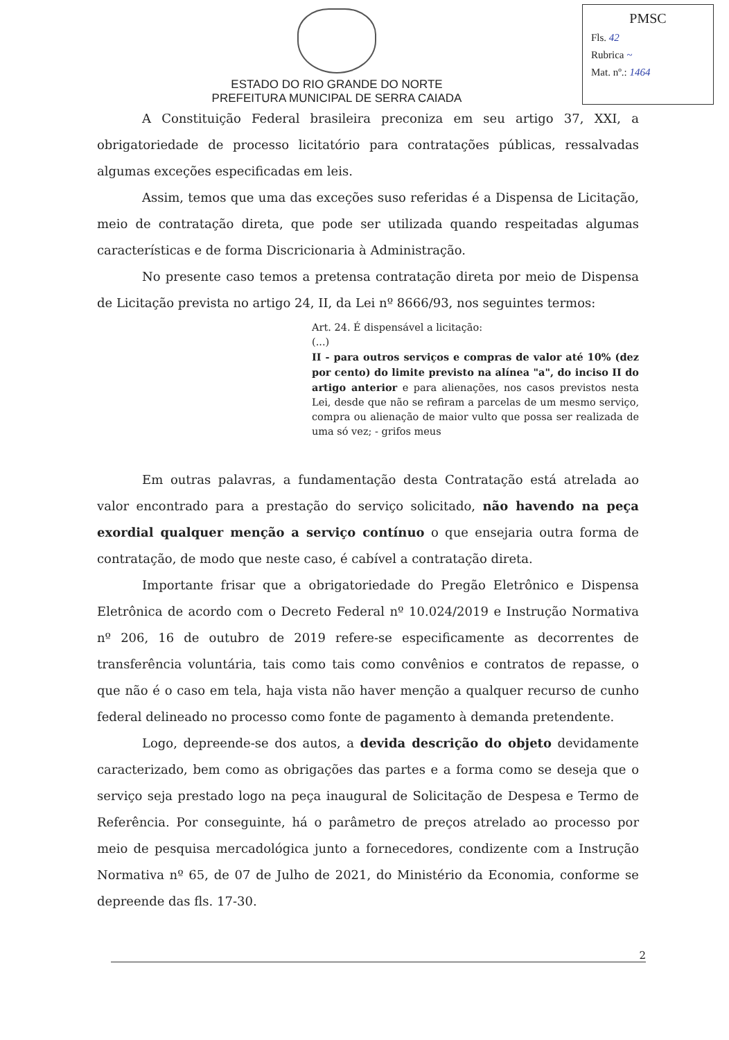PMSC
Fls. 42
Rubrica ~
Mat. nº.: 1464
ESTADO DO RIO GRANDE DO NORTE
PREFEITURA MUNICIPAL DE SERRA CAIADA
A Constituição Federal brasileira preconiza em seu artigo 37, XXI, a obrigatoriedade de processo licitatório para contratações públicas, ressalvadas algumas exceções especificadas em leis.
Assim, temos que uma das exceções suso referidas é a Dispensa de Licitação, meio de contratação direta, que pode ser utilizada quando respeitadas algumas características e de forma Discricionaria à Administração.
No presente caso temos a pretensa contratação direta por meio de Dispensa de Licitação prevista no artigo 24, II, da Lei nº 8666/93, nos seguintes termos:
Art. 24. É dispensável a licitação:
(...)
II - para outros serviços e compras de valor até 10% (dez por cento) do limite previsto na alínea "a", do inciso II do artigo anterior e para alienações, nos casos previstos nesta Lei, desde que não se refiram a parcelas de um mesmo serviço, compra ou alienação de maior vulto que possa ser realizada de uma só vez; - grifos meus
Em outras palavras, a fundamentação desta Contratação está atrelada ao valor encontrado para a prestação do serviço solicitado, não havendo na peça exordial qualquer menção a serviço contínuo o que ensejaria outra forma de contratação, de modo que neste caso, é cabível a contratação direta.
Importante frisar que a obrigatoriedade do Pregão Eletrônico e Dispensa Eletrônica de acordo com o Decreto Federal nº 10.024/2019 e Instrução Normativa nº 206, 16 de outubro de 2019 refere-se especificamente as decorrentes de transferência voluntária, tais como tais como convênios e contratos de repasse, o que não é o caso em tela, haja vista não haver menção a qualquer recurso de cunho federal delineado no processo como fonte de pagamento à demanda pretendente.
Logo, depreende-se dos autos, a devida descrição do objeto devidamente caracterizado, bem como as obrigações das partes e a forma como se deseja que o serviço seja prestado logo na peça inaugural de Solicitação de Despesa e Termo de Referência. Por conseguinte, há o parâmetro de preços atrelado ao processo por meio de pesquisa mercadológica junto a fornecedores, condizente com a Instrução Normativa nº 65, de 07 de Julho de 2021, do Ministério da Economia, conforme se depreende das fls. 17-30.
2